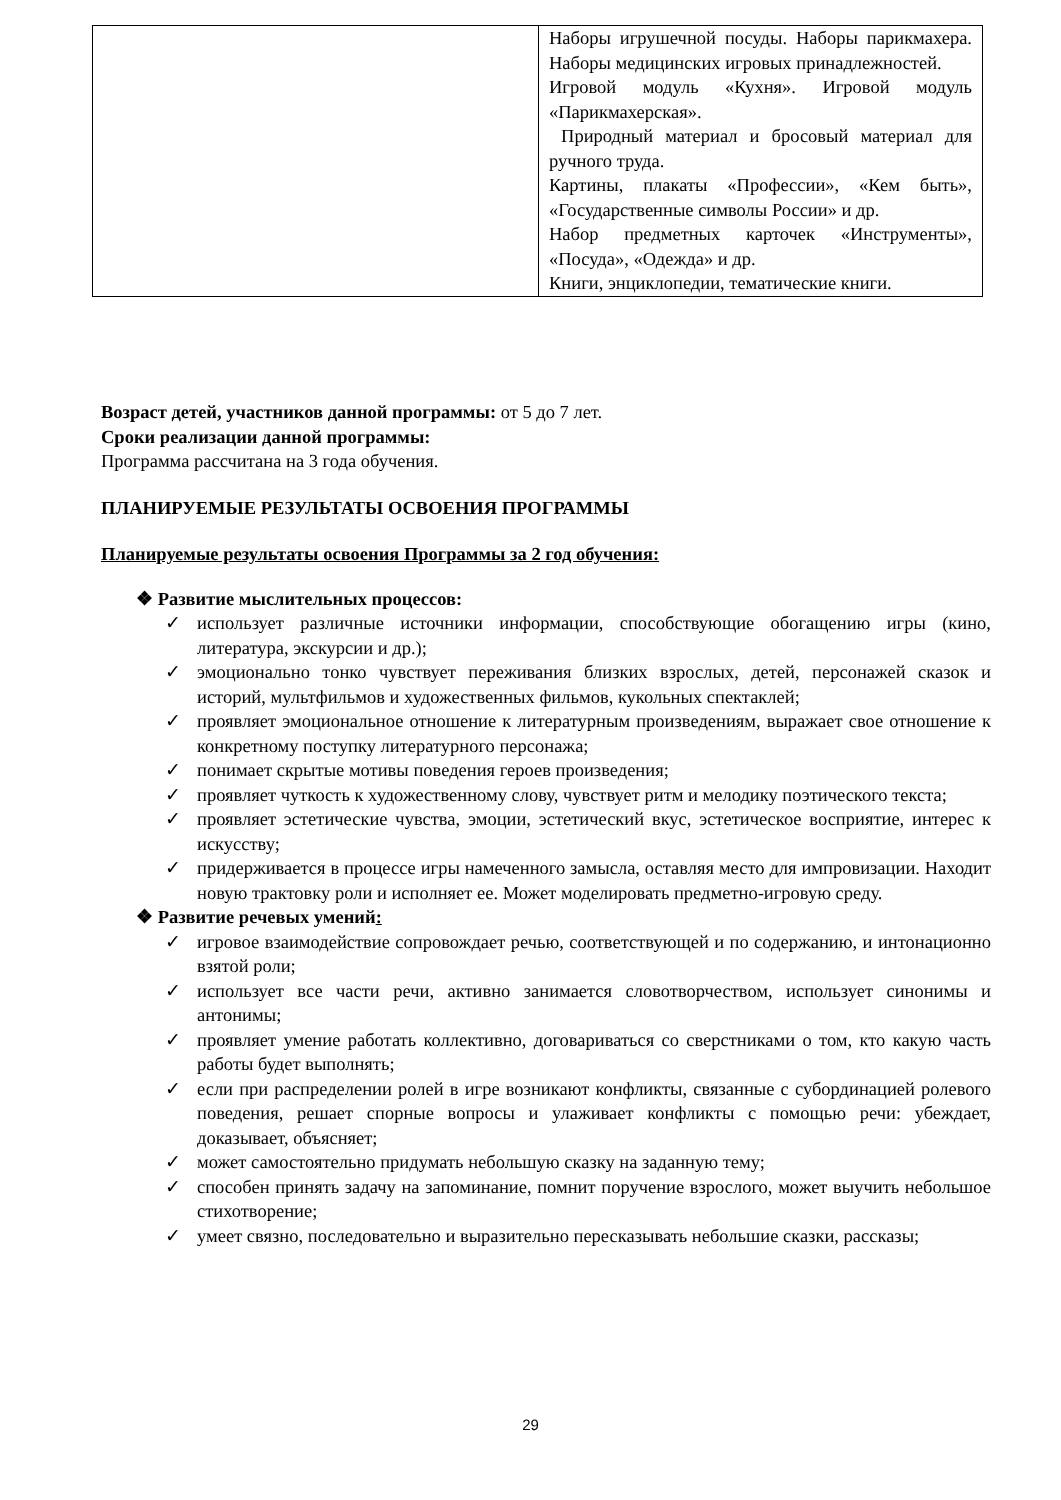| | Наборы игрушечной посуды. Наборы парикмахера. Наборы медицинских игровых принадлежностей. Игровой модуль «Кухня». Игровой модуль «Парикмахерская». Природный материал и бросовый материал для ручного труда. Картины, плакаты «Профессии», «Кем быть», «Государственные символы России» и др. Набор предметных карточек «Инструменты», «Посуда», «Одежда» и др. Книги, энциклопедии, тематические книги. |
Возраст детей, участников данной программы: от 5 до 7 лет.
Сроки реализации данной программы:
Программа рассчитана на 3 года обучения.
ПЛАНИРУЕМЫЕ РЕЗУЛЬТАТЫ ОСВОЕНИЯ ПРОГРАММЫ
Планируемые результаты освоения Программы за 2 год обучения:
❖ Развитие мыслительных процессов:
✓ использует различные источники информации, способствующие обогащению игры (кино, литература, экскурсии и др.);
✓ эмоционально тонко чувствует переживания близких взрослых, детей, персонажей сказок и историй, мультфильмов и художественных фильмов, кукольных спектаклей;
✓ проявляет эмоциональное отношение к литературным произведениям, выражает свое отношение к конкретному поступку литературного персонажа;
✓ понимает скрытые мотивы поведения героев произведения;
✓ проявляет чуткость к художественному слову, чувствует ритм и мелодику поэтического текста;
✓ проявляет эстетические чувства, эмоции, эстетический вкус, эстетическое восприятие, интерес к искусству;
✓ придерживается в процессе игры намеченного замысла, оставляя место для импровизации. Находит новую трактовку роли и исполняет ее. Может моделировать предметно-игровую среду.
❖ Развитие речевых умений:
✓ игровое взаимодействие сопровождает речью, соответствующей и по содержанию, и интонационно взятой роли;
✓ использует все части речи, активно занимается словотворчеством, использует синонимы и антонимы;
✓ проявляет умение работать коллективно, договариваться со сверстниками о том, кто какую часть работы будет выполнять;
✓ если при распределении ролей в игре возникают конфликты, связанные с субординацией ролевого поведения, решает спорные вопросы и улаживает конфликты с помощью речи: убеждает, доказывает, объясняет;
✓ может самостоятельно придумать небольшую сказку на заданную тему;
✓ способен принять задачу на запоминание, помнит поручение взрослого, может выучить небольшое стихотворение;
✓ умеет связно, последовательно и выразительно пересказывать небольшие сказки, рассказы;
29